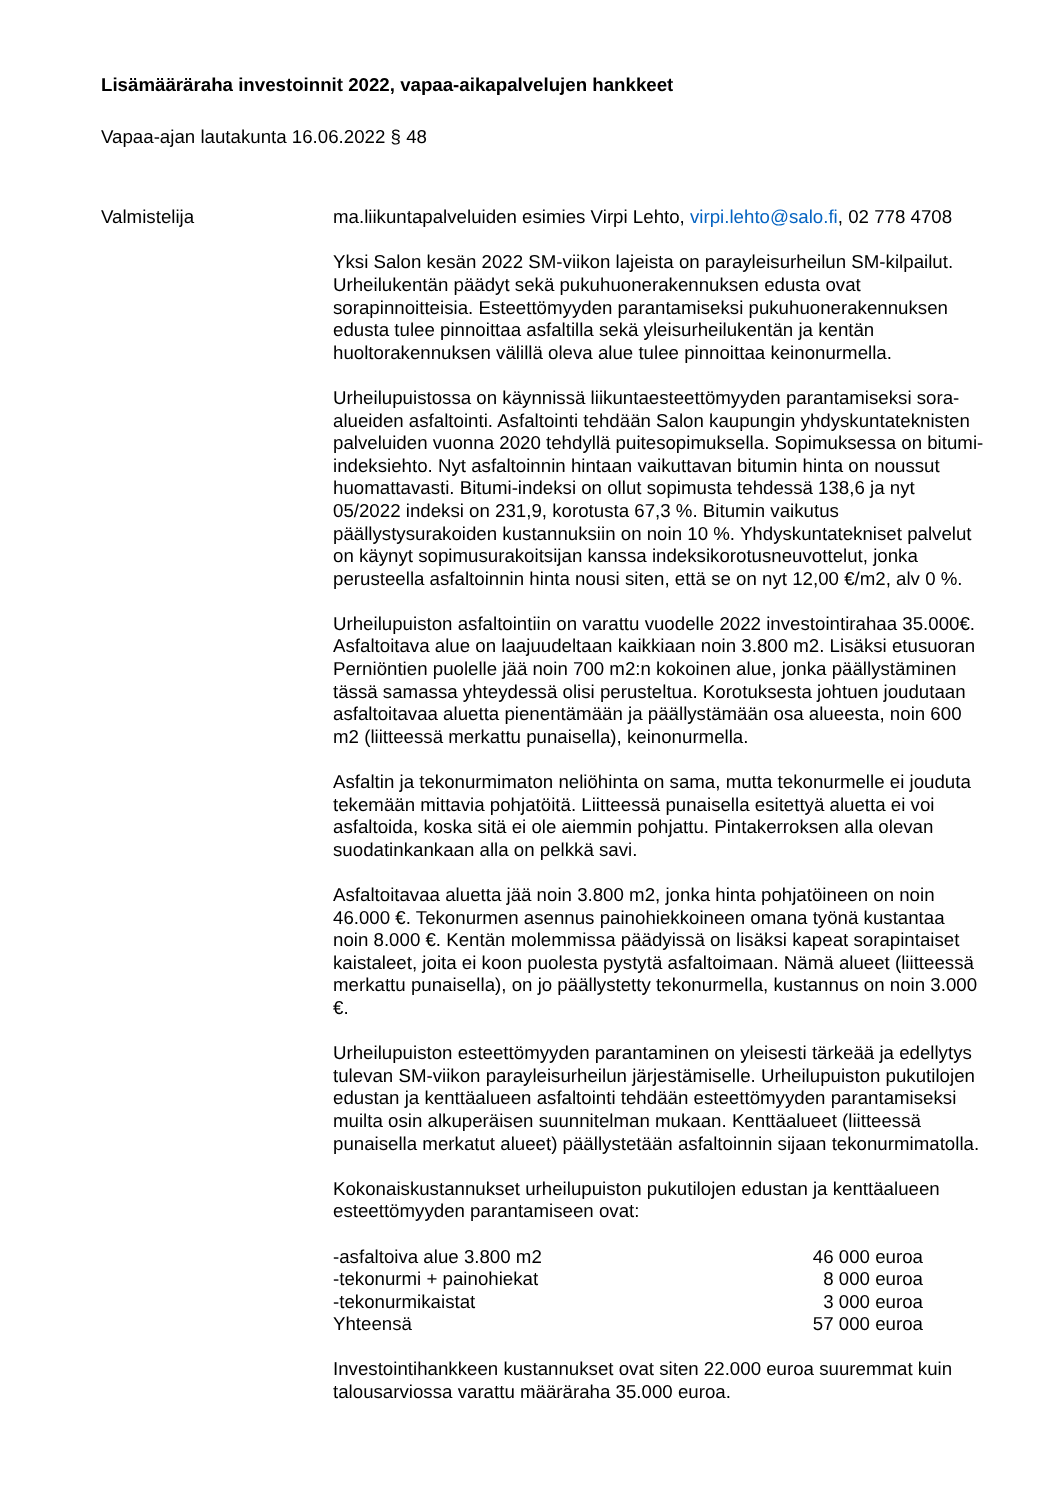Lisämääräraha investoinnit 2022, vapaa-aikapalvelujen hankkeet
Vapaa-ajan lautakunta 16.06.2022 § 48
Valmistelija ma.liikuntapalveluiden esimies Virpi Lehto, virpi.lehto@salo.fi, 02 778 4708
Yksi Salon kesän 2022 SM-viikon lajeista on parayleisurheilun SM-kilpailut. Urheilukentän päädyt sekä pukuhuonerakennuksen edusta ovat sorapinnoitteisia. Esteettömyyden parantamiseksi pukuhuonerakennuksen edusta tulee pinnoittaa asfaltilla sekä yleisurheilukentän ja kentän huoltorakennuksen välillä oleva alue tulee pinnoittaa keinonurmella.
Urheilupuistossa on käynnissä liikuntaesteettömyyden parantamiseksi sora-alueiden asfaltointi. Asfaltointi tehdään Salon kaupungin yhdyskuntateknisten palveluiden vuonna 2020 tehdyllä puitesopimuksella. Sopimuksessa on bitumi-indeksiehto. Nyt asfaltoinnin hintaan vaikuttavan bitumin hinta on noussut huomattavasti. Bitumi-indeksi on ollut sopimusta tehdessä 138,6 ja nyt 05/2022 indeksi on 231,9, korotusta 67,3 %. Bitumin vaikutus päällystysurakoiden kustannuksiin on noin 10 %. Yhdyskuntatekniset palvelut on käynyt sopimusurakoitsijan kanssa indeksikorotusneuvottelut, jonka perusteella asfaltoinnin hinta nousi siten, että se on nyt 12,00 €/m2, alv 0 %.
Urheilupuiston asfaltointiin on varattu vuodelle 2022 investointirahaa 35.000€. Asfaltoitava alue on laajuudeltaan kaikkiaan noin 3.800 m2. Lisäksi etusuoran Perniöntien puolelle jää noin 700 m2:n kokoinen alue, jonka päällystäminen tässä samassa yhteydessä olisi perusteltua. Korotuksesta johtuen joudutaan asfaltoitavaa aluetta pienentämään ja päällystämään osa alueesta, noin 600 m2 (liitteessä merkattu punaisella), keinonurmella.
Asfaltin ja tekonurmimaton neliöhinta on sama, mutta tekonurmelle ei jouduta tekemään mittavia pohjatöitä. Liitteessä punaisella esitettyä aluetta ei voi asfaltoida, koska sitä ei ole aiemmin pohjattu. Pintakerroksen alla olevan suodatinkankaan alla on pelkkä savi.
Asfaltoitavaa aluetta jää noin 3.800 m2, jonka hinta pohjatöineen on noin 46.000 €. Tekonurmen asennus painohiekkoineen omana työnä kustantaa noin 8.000 €. Kentän molemmissa päädyissä on lisäksi kapeat sorapintaiset kaistaleet, joita ei koon puolesta pystytä asfaltoimaan. Nämä alueet (liitteessä merkattu punaisella), on jo päällystetty tekonurmella, kustannus on noin 3.000 €.
Urheilupuiston esteettömyyden parantaminen on yleisesti tärkeää ja edellytys tulevan SM-viikon parayleisurheilun järjestämiselle. Urheilupuiston pukutilojen edustan ja kenttäalueen asfaltointi tehdään esteettömyyden parantamiseksi muilta osin alkuperäisen suunnitelman mukaan. Kenttäalueet (liitteessä punaisella merkatut alueet) päällystetään asfaltoinnin sijaan tekonurmimatolla.
Kokonaiskustannukset urheilupuiston pukutilojen edustan ja kenttäalueen esteettömyyden parantamiseen ovat:
| -asfaltoiva alue 3.800 m2 | 46 000 euroa |
| -tekonurmi + painohiekat | 8 000 euroa |
| -tekonurmikaistat | 3 000 euroa |
| Yhteensä | 57 000 euroa |
Investointihankkeen kustannukset ovat siten 22.000 euroa suuremmat kuin talousarviossa varattu määräraha 35.000 euroa.